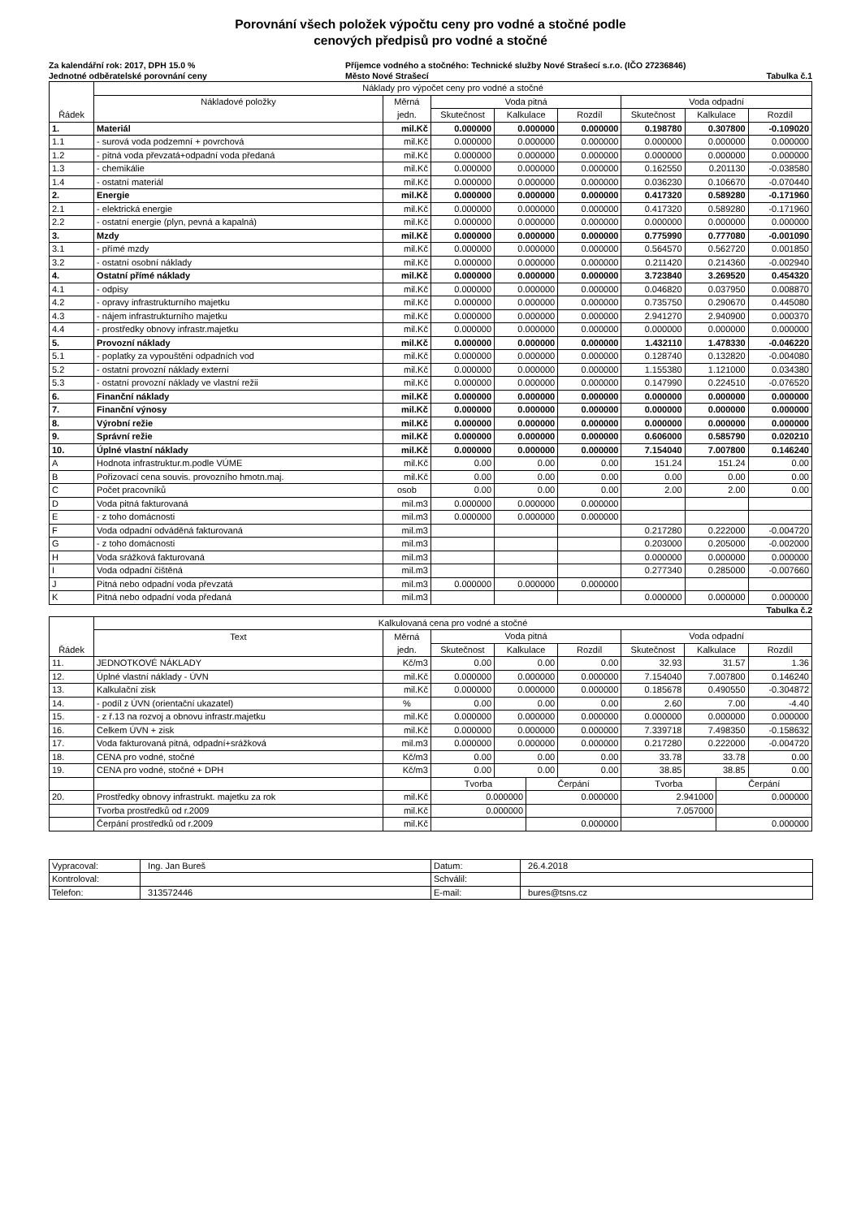Porovnání všech položek výpočtu ceny pro vodné a stočné podle
cenových předpisů pro vodné a stočné
Za kalendářní rok: 2017, DPH 15.0 % Příjemce vodného a stočného: Technické služby Nové Strašecí s.r.o. (IČO 27236846)
Jednotné odběratelské porovnání ceny Město Nové Strašecí Tabulka č.1
| | Náklady pro výpočet ceny pro vodné a stočné | | | | | | | |
| --- | --- | --- | --- | --- | --- | --- | --- | --- |
| | Nákladové položky | Měrná | Voda pitná | | | Voda odpadní | | |
| Řádek | | jedn. | Skutečnost | Kalkulace | Rozdíl | Skutečnost | Kalkulace | Rozdíl |
| 1. | Materiál | mil.Kč | 0.000000 | 0.000000 | 0.000000 | 0.198780 | 0.307800 | -0.109020 |
| 1.1 | - surová voda podzemní + povrchová | mil.Kč | 0.000000 | 0.000000 | 0.000000 | 0.000000 | 0.000000 | 0.000000 |
| 1.2 | - pitná voda převzatá+odpadní voda předaná | mil.Kč | 0.000000 | 0.000000 | 0.000000 | 0.000000 | 0.000000 | 0.000000 |
| 1.3 | - chemikálie | mil.Kč | 0.000000 | 0.000000 | 0.000000 | 0.162550 | 0.201130 | -0.038580 |
| 1.4 | - ostatní materiál | mil.Kč | 0.000000 | 0.000000 | 0.000000 | 0.036230 | 0.106670 | -0.070440 |
| 2. | Energie | mil.Kč | 0.000000 | 0.000000 | 0.000000 | 0.417320 | 0.589280 | -0.171960 |
| 2.1 | - elektrická energie | mil.Kč | 0.000000 | 0.000000 | 0.000000 | 0.417320 | 0.589280 | -0.171960 |
| 2.2 | - ostatní energie (plyn, pevná a kapalná) | mil.Kč | 0.000000 | 0.000000 | 0.000000 | 0.000000 | 0.000000 | 0.000000 |
| 3. | Mzdy | mil.Kč | 0.000000 | 0.000000 | 0.000000 | 0.775990 | 0.777080 | -0.001090 |
| 3.1 | - přímé mzdy | mil.Kč | 0.000000 | 0.000000 | 0.000000 | 0.564570 | 0.562720 | 0.001850 |
| 3.2 | - ostatní osobní náklady | mil.Kč | 0.000000 | 0.000000 | 0.000000 | 0.211420 | 0.214360 | -0.002940 |
| 4. | Ostatní přímé náklady | mil.Kč | 0.000000 | 0.000000 | 0.000000 | 3.723840 | 3.269520 | 0.454320 |
| 4.1 | - odpisy | mil.Kč | 0.000000 | 0.000000 | 0.000000 | 0.046820 | 0.037950 | 0.008870 |
| 4.2 | - opravy infrastrukturního majetku | mil.Kč | 0.000000 | 0.000000 | 0.000000 | 0.735750 | 0.290670 | 0.445080 |
| 4.3 | - nájem infrastrukturního majetku | mil.Kč | 0.000000 | 0.000000 | 0.000000 | 2.941270 | 2.940900 | 0.000370 |
| 4.4 | - prostředky obnovy infrastr.majetku | mil.Kč | 0.000000 | 0.000000 | 0.000000 | 0.000000 | 0.000000 | 0.000000 |
| 5. | Provozní náklady | mil.Kč | 0.000000 | 0.000000 | 0.000000 | 1.432110 | 1.478330 | -0.046220 |
| 5.1 | - poplatky za vypouštění odpadních vod | mil.Kč | 0.000000 | 0.000000 | 0.000000 | 0.128740 | 0.132820 | -0.004080 |
| 5.2 | - ostatní provozní náklady externí | mil.Kč | 0.000000 | 0.000000 | 0.000000 | 1.155380 | 1.121000 | 0.034380 |
| 5.3 | - ostatní provozní náklady ve vlastní režii | mil.Kč | 0.000000 | 0.000000 | 0.000000 | 0.147990 | 0.224510 | -0.076520 |
| 6. | Finanční náklady | mil.Kč | 0.000000 | 0.000000 | 0.000000 | 0.000000 | 0.000000 | 0.000000 |
| 7. | Finanční výnosy | mil.Kč | 0.000000 | 0.000000 | 0.000000 | 0.000000 | 0.000000 | 0.000000 |
| 8. | Výrobní režie | mil.Kč | 0.000000 | 0.000000 | 0.000000 | 0.000000 | 0.000000 | 0.000000 |
| 9. | Správní režie | mil.Kč | 0.000000 | 0.000000 | 0.000000 | 0.606000 | 0.585790 | 0.020210 |
| 10. | Úplné vlastní náklady | mil.Kč | 0.000000 | 0.000000 | 0.000000 | 7.154040 | 7.007800 | 0.146240 |
| A | Hodnota infrastruktur.m.podle VÚME | mil.Kč | 0.00 | 0.00 | 0.00 | 151.24 | 151.24 | 0.00 |
| B | Pořizovací cena souvis. provozního hmotn.maj. | mil.Kč | 0.00 | 0.00 | 0.00 | 0.00 | 0.00 | 0.00 |
| C | Počet pracovníků | osob | 0.00 | 0.00 | 0.00 | 2.00 | 2.00 | 0.00 |
| D | Voda pitná fakturovaná | mil.m3 | 0.000000 | 0.000000 | 0.000000 | | | |
| E | - z toho domácnosti | mil.m3 | 0.000000 | 0.000000 | 0.000000 | | | |
| F | Voda odpadní odváděná fakturovaná | mil.m3 | | | | 0.217280 | 0.222000 | -0.004720 |
| G | - z toho domácnosti | mil.m3 | | | | 0.203000 | 0.205000 | -0.002000 |
| H | Voda srážková fakturovaná | mil.m3 | | | | 0.000000 | 0.000000 | 0.000000 |
| I | Voda odpadní čištěná | mil.m3 | | | | 0.277340 | 0.285000 | -0.007660 |
| J | Pitná nebo odpadní voda převzatá | mil.m3 | 0.000000 | 0.000000 | 0.000000 | | | |
| K | Pitná nebo odpadní voda předaná | mil.m3 | | | | 0.000000 | 0.000000 | 0.000000 |
Tabulka č.2
| | Kalkulovaná cena pro vodné a stočné | | | | | | | | | |
| --- | --- | --- | --- | --- | --- | --- | --- | --- | --- | --- |
| | Text | Měrná | Voda pitná | | | | Voda odpadní | | | |
| Řádek | | jedn. | Skutečnost | Kalkulace | | Rozdíl | Skutečnost | Kalkulace | | Rozdíl |
| 11. | JEDNOTKOVÉ NÁKLADY | Kč/m3 | 0.00 | 0.00 | | 0.00 | 32.93 | 31.57 | | 1.36 |
| 12. | Úplné vlastní náklady - ÚVN | mil.Kč | 0.000000 | 0.000000 | | 0.000000 | 7.154040 | 7.007800 | | 0.146240 |
| 13. | Kalkulační zisk | mil.Kč | 0.000000 | 0.000000 | | 0.000000 | 0.185678 | 0.490550 | | -0.304872 |
| 14. | - podíl z ÚVN (orientační ukazatel) | % | 0.00 | 0.00 | | 0.00 | 2.60 | 7.00 | | -4.40 |
| 15. | - z ř.13 na rozvoj a obnovu infrastr.majetku | mil.Kč | 0.000000 | 0.000000 | | 0.000000 | 0.000000 | 0.000000 | | 0.000000 |
| 16. | Celkem ÚVN + zisk | mil.Kč | 0.000000 | 0.000000 | | 0.000000 | 7.339718 | 7.498350 | | -0.158632 |
| 17. | Voda fakturovaná pitná, odpadní+srážková | mil.m3 | 0.000000 | 0.000000 | | 0.000000 | 0.217280 | 0.222000 | | -0.004720 |
| 18. | CENA pro vodné, stočné | Kč/m3 | 0.00 | 0.00 | | 0.00 | 33.78 | 33.78 | | 0.00 |
| 19. | CENA pro vodné, stočné + DPH | Kč/m3 | 0.00 | 0.00 | | 0.00 | 38.85 | 38.85 | | 0.00 |
| | | | Tvorba | | Čerpání | | Tvorba | | Čerpání | |
| 20. | Prostředky obnovy infrastrukt. majetku za rok | mil.Kč | 0.000000 | | 0.000000 | | 2.941000 | | 0.000000 | |
| | Tvorba prostředků od r.2009 | mil.Kč | 0.000000 | | | | 7.057000 | | | |
| | Čerpání prostředků od r.2009 | mil.Kč | | | 0.000000 | | | | 0.000000 | |
| Vypracoval: | Ing. Jan Bureš | Datum: | 26.4.2018 |
| Kontroloval: | | Schválil: | |
| Telefon: | 313572446 | E-mail: | bures@tsns.cz |